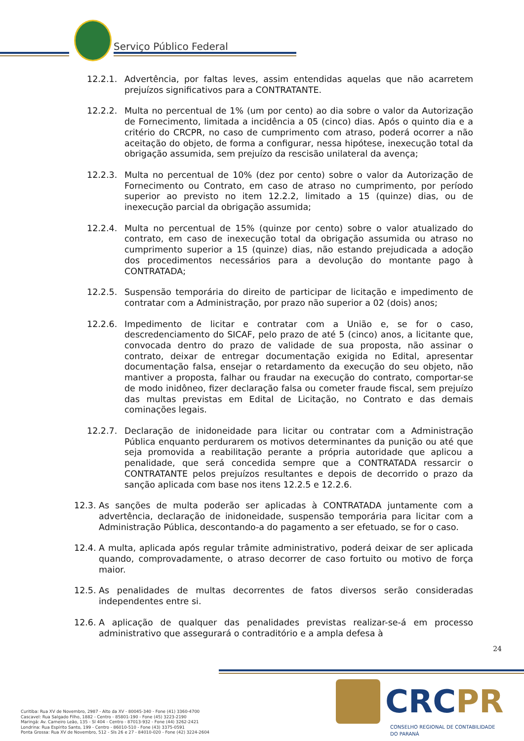Serviço Público Federal
12.2.1. Advertência, por faltas leves, assim entendidas aquelas que não acarretem prejuízos significativos para a CONTRATANTE.
12.2.2. Multa no percentual de 1% (um por cento) ao dia sobre o valor da Autorização de Fornecimento, limitada a incidência a 05 (cinco) dias. Após o quinto dia e a critério do CRCPR, no caso de cumprimento com atraso, poderá ocorrer a não aceitação do objeto, de forma a configurar, nessa hipótese, inexecução total da obrigação assumida, sem prejuízo da rescisão unilateral da avença;
12.2.3. Multa no percentual de 10% (dez por cento) sobre o valor da Autorização de Fornecimento ou Contrato, em caso de atraso no cumprimento, por período superior ao previsto no item 12.2.2, limitado a 15 (quinze) dias, ou de inexecução parcial da obrigação assumida;
12.2.4. Multa no percentual de 15% (quinze por cento) sobre o valor atualizado do contrato, em caso de inexecução total da obrigação assumida ou atraso no cumprimento superior a 15 (quinze) dias, não estando prejudicada a adoção dos procedimentos necessários para a devolução do montante pago à CONTRATADA;
12.2.5. Suspensão temporária do direito de participar de licitação e impedimento de contratar com a Administração, por prazo não superior a 02 (dois) anos;
12.2.6. Impedimento de licitar e contratar com a União e, se for o caso, descredenciamento do SICAF, pelo prazo de até 5 (cinco) anos, a licitante que, convocada dentro do prazo de validade de sua proposta, não assinar o contrato, deixar de entregar documentação exigida no Edital, apresentar documentação falsa, ensejar o retardamento da execução do seu objeto, não mantiver a proposta, falhar ou fraudar na execução do contrato, comportar-se de modo inidôneo, fizer declaração falsa ou cometer fraude fiscal, sem prejuízo das multas previstas em Edital de Licitação, no Contrato e das demais cominações legais.
12.2.7. Declaração de inidoneidade para licitar ou contratar com a Administração Pública enquanto perdurarem os motivos determinantes da punição ou até que seja promovida a reabilitação perante a própria autoridade que aplicou a penalidade, que será concedida sempre que a CONTRATADA ressarcir o CONTRATANTE pelos prejuízos resultantes e depois de decorrido o prazo da sanção aplicada com base nos itens 12.2.5 e 12.2.6.
12.3. As sanções de multa poderão ser aplicadas à CONTRATADA juntamente com a advertência, declaração de inidoneidade, suspensão temporária para licitar com a Administração Pública, descontando-a do pagamento a ser efetuado, se for o caso.
12.4. A multa, aplicada após regular trâmite administrativo, poderá deixar de ser aplicada quando, comprovadamente, o atraso decorrer de caso fortuito ou motivo de força maior.
12.5. As penalidades de multas decorrentes de fatos diversos serão consideradas independentes entre si.
12.6. A aplicação de qualquer das penalidades previstas realizar-se-á em processo administrativo que assegurará o contraditório e a ampla defesa à
24
Curitiba: Rua XV de Novembro, 2987 - Alto da XV - 80045-340 - Fone (41) 3360-4700
Cascavel: Rua Salgado Filho, 1882 - Centro - 85801-190 - Fone (45) 3223-2190
Maringá: Av. Carneiro Leão, 135 - Sl 404 - Centro - 87013-932 - Fone (44) 3262-2421
Londrina: Rua Espírito Santo, 199 - Centro - 86010-510 - Fone (43) 3375-0591
Ponta Grossa: Rua XV de Novembro, 512 - Sls 26 e 27 - 84010-020 - Fone (42) 3224-2604
CRCPR
CONSELHO REGIONAL DE CONTABILIDADE
DO PARANÁ